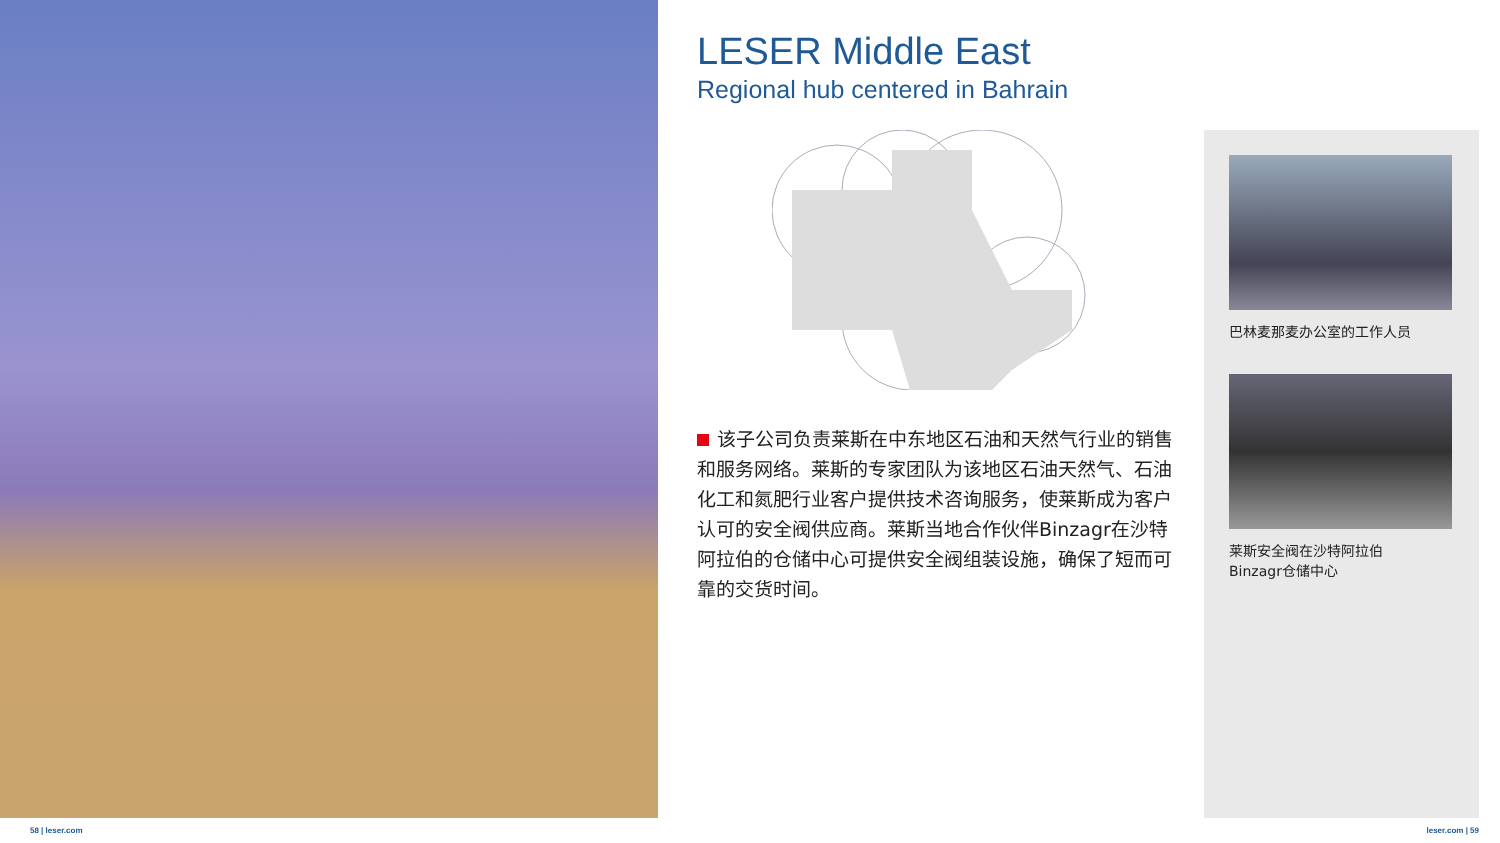LESER Middle East
Regional hub centered in Bahrain
该子公司负责莱斯在中东地区石油和天然气行业的销售和服务网络。莱斯的专家团队为该地区石油天然气、石油化工和氮肥行业客户提供技术咨询服务，使莱斯成为客户认可的安全阀供应商。莱斯当地合作伙伴Binzagr在沙特阿拉伯的仓储中心可提供安全阀组装设施，确保了短而可靠的交货时间。
巴林麦那麦办公室的工作人员
莱斯安全阀在沙特阿拉伯
Binzagr仓储中心
58 | leser.com leser.com | 59